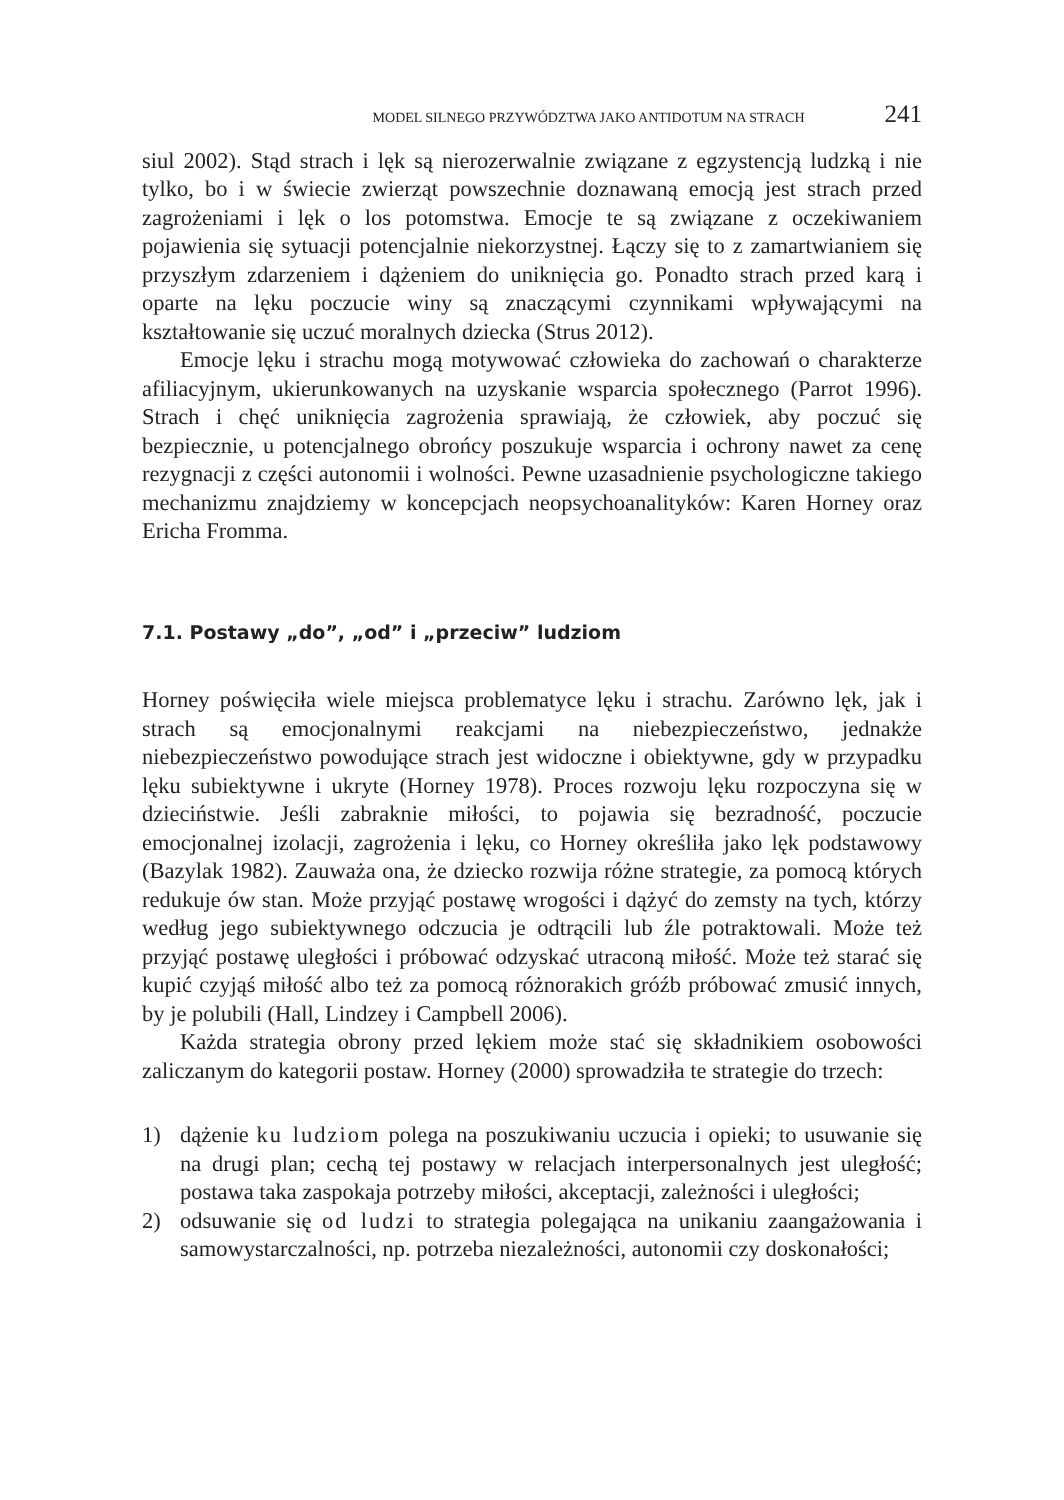MODEL SILNEGO PRZYWÓDZTWA JAKO ANTIDOTUM NA STRACH 241
siul 2002). Stąd strach i lęk są nierozerwalnie związane z egzystencją ludzką i nie tylko, bo i w świecie zwierząt powszechnie doznawaną emocją jest strach przed zagrożeniami i lęk o los potomstwa. Emocje te są związane z oczekiwaniem pojawienia się sytuacji potencjalnie niekorzystnej. Łączy się to z zamartwianiem się przyszłym zdarzeniem i dążeniem do uniknięcia go. Ponadto strach przed karą i oparte na lęku poczucie winy są znaczącymi czynnikami wpływającymi na kształtowanie się uczuć moralnych dziecka (Strus 2012).
Emocje lęku i strachu mogą motywować człowieka do zachowań o charakterze afiliacyjnym, ukierunkowanych na uzyskanie wsparcia społecznego (Parrot 1996). Strach i chęć uniknięcia zagrożenia sprawiają, że człowiek, aby poczuć się bezpiecznie, u potencjalnego obrońcy poszukuje wsparcia i ochrony nawet za cenę rezygnacji z części autonomii i wolności. Pewne uzasadnienie psychologiczne takiego mechanizmu znajdziemy w koncepcjach neopsychoanalityków: Karen Horney oraz Ericha Fromma.
7.1. Postawy „do”, „od” i „przeciw” ludziom
Horney poświęciła wiele miejsca problematyce lęku i strachu. Zarówno lęk, jak i strach są emocjonalnymi reakcjami na niebezpieczeństwo, jednakże niebezpieczeństwo powodujące strach jest widoczne i obiektywne, gdy w przypadku lęku subiektywne i ukryte (Horney 1978). Proces rozwoju lęku rozpoczyna się w dzieciństwie. Jeśli zabraknie miłości, to pojawia się bezradność, poczucie emocjonalnej izolacji, zagrożenia i lęku, co Horney określiła jako lęk podstawowy (Bazylak 1982). Zauważa ona, że dziecko rozwija różne strategie, za pomocą których redukuje ów stan. Może przyjąć postawę wrogości i dążyć do zemsty na tych, którzy według jego subiektywnego odczucia je odtrącili lub źle potraktowali. Może też przyjąć postawę uległości i próbować odzyskać utraconą miłość. Może też starać się kupić czyjąś miłość albo też za pomocą różnorakich gróźb próbować zmusić innych, by je polubili (Hall, Lindzey i Campbell 2006).
Każda strategia obrony przed lękiem może stać się składnikiem osobowości zaliczanym do kategorii postaw. Horney (2000) sprowadziła te strategie do trzech:
1) dążenie ku ludziom polega na poszukiwaniu uczucia i opieki; to usuwanie się na drugi plan; cechą tej postawy w relacjach interpersonalnych jest uległość; postawa taka zaspokaja potrzeby miłości, akceptacji, zależności i uległości;
2) odsuwanie się od ludzi to strategia polegająca na unikaniu zaangażowania i samowystarczalności, np. potrzeba niezależności, autonomii czy doskonałości;